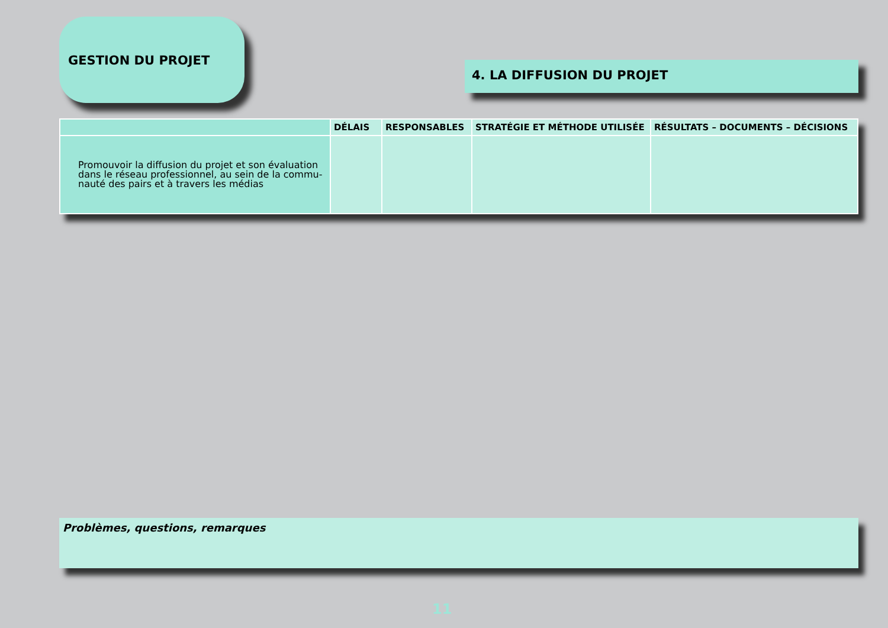GESTION DU PROJET
4. LA DIFFUSION DU PROJET
| | DÉLAIS | RESPONSABLES | STRATÉGIE ET MÉTHODE UTILISÉE | RÉSULTATS – DOCUMENTS – DÉCISIONS |
| --- | --- | --- | --- | --- |
| Promouvoir la diffusion du projet et son évaluation dans le réseau professionnel, au sein de la commu-nauté des pairs et à travers les médias | | | | |
Problèmes, questions, remarques
11